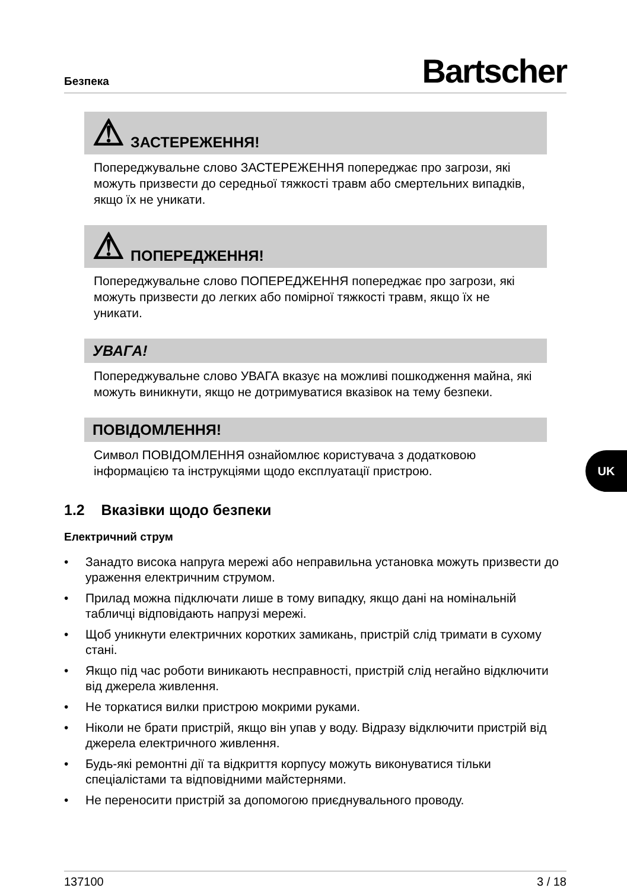Безпека
Bartscher
⚠ ЗАСТЕРЕЖЕННЯ!
Попереджувальне слово ЗАСТЕРЕЖЕННЯ попереджає про загрози, які можуть призвести до середньої тяжкості травм або смертельних випадків, якщо їх не уникати.
⚠ ПОПЕРЕДЖЕННЯ!
Попереджувальне слово ПОПЕРЕДЖЕННЯ попереджає про загрози, які можуть призвести до легких або помірної тяжкості травм, якщо їх не уникати.
УВАГА!
Попереджувальне слово УВАГА вказує на можливі пошкодження майна, які можуть виникнути, якщо не дотримуватися вказівок на тему безпеки.
ПОВІДОМЛЕННЯ!
Символ ПОВІДОМЛЕННЯ ознайомлює користувача з додатковою інформацією та інструкціями щодо експлуатації пристрою.
1.2 Вказівки щодо безпеки
Електричний струм
• Занадто висока напруга мережі або неправильна установка можуть призвести до ураження електричним струмом.
• Прилад можна підключати лише в тому випадку, якщо дані на номінальній табличці відповідають напрузі мережі.
• Щоб уникнути електричних коротких замикань, пристрій слід тримати в сухому стані.
• Якщо під час роботи виникають несправності, пристрій слід негайно відключити від джерела живлення.
• Не торкатися вилки пристрою мокрими руками.
• Ніколи не брати пристрій, якщо він упав у воду. Відразу відключити пристрій від джерела електричного живлення.
• Будь-які ремонтні дії та відкриття корпусу можуть виконуватися тільки спеціалістами та відповідними майстернями.
• Не переносити пристрій за допомогою приєднувального проводу.
UK
137100 3 / 18